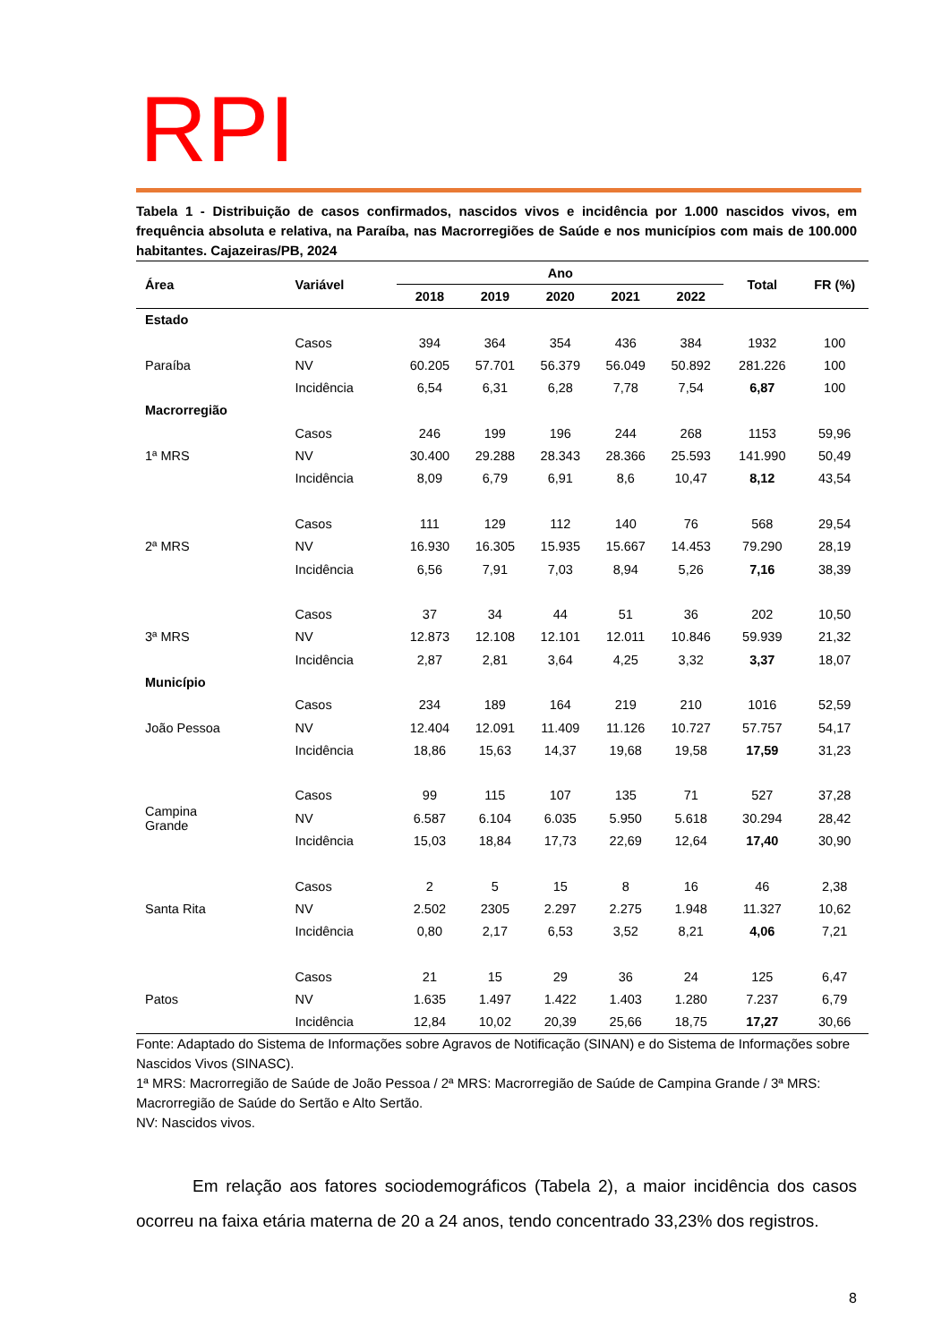RPI
Tabela 1 - Distribuição de casos confirmados, nascidos vivos e incidência por 1.000 nascidos vivos, em frequência absoluta e relativa, na Paraíba, nas Macrorregiões de Saúde e nos municípios com mais de 100.000 habitantes. Cajazeiras/PB, 2024
| Área | Variável | Ano | | | | | Total | FR (%) |
| --- | --- | --- | --- | --- | --- | --- | --- | --- |
| | | 2018 | 2019 | 2020 | 2021 | 2022 | | |
| Estado | | | | | | | | |
| | Casos | 394 | 364 | 354 | 436 | 384 | 1932 | 100 |
| Paraíba | NV | 60.205 | 57.701 | 56.379 | 56.049 | 50.892 | 281.226 | 100 |
| | Incidência | 6,54 | 6,31 | 6,28 | 7,78 | 7,54 | 6,87 | 100 |
| Macrorregião | | | | | | | | |
| | Casos | 246 | 199 | 196 | 244 | 268 | 1153 | 59,96 |
| 1ª MRS | NV | 30.400 | 29.288 | 28.343 | 28.366 | 25.593 | 141.990 | 50,49 |
| | Incidência | 8,09 | 6,79 | 6,91 | 8,6 | 10,47 | 8,12 | 43,54 |
| | Casos | 111 | 129 | 112 | 140 | 76 | 568 | 29,54 |
| 2ª MRS | NV | 16.930 | 16.305 | 15.935 | 15.667 | 14.453 | 79.290 | 28,19 |
| | Incidência | 6,56 | 7,91 | 7,03 | 8,94 | 5,26 | 7,16 | 38,39 |
| | Casos | 37 | 34 | 44 | 51 | 36 | 202 | 10,50 |
| 3ª MRS | NV | 12.873 | 12.108 | 12.101 | 12.011 | 10.846 | 59.939 | 21,32 |
| | Incidência | 2,87 | 2,81 | 3,64 | 4,25 | 3,32 | 3,37 | 18,07 |
| Município | | | | | | | | |
| | Casos | 234 | 189 | 164 | 219 | 210 | 1016 | 52,59 |
| João Pessoa | NV | 12.404 | 12.091 | 11.409 | 11.126 | 10.727 | 57.757 | 54,17 |
| | Incidência | 18,86 | 15,63 | 14,37 | 19,68 | 19,58 | 17,59 | 31,23 |
| Campina Grande | Casos | 99 | 115 | 107 | 135 | 71 | 527 | 37,28 |
| | NV | 6.587 | 6.104 | 6.035 | 5.950 | 5.618 | 30.294 | 28,42 |
| | Incidência | 15,03 | 18,84 | 17,73 | 22,69 | 12,64 | 17,40 | 30,90 |
| | Casos | 2 | 5 | 15 | 8 | 16 | 46 | 2,38 |
| Santa Rita | NV | 2.502 | 2305 | 2.297 | 2.275 | 1.948 | 11.327 | 10,62 |
| | Incidência | 0,80 | 2,17 | 6,53 | 3,52 | 8,21 | 4,06 | 7,21 |
| | Casos | 21 | 15 | 29 | 36 | 24 | 125 | 6,47 |
| Patos | NV | 1.635 | 1.497 | 1.422 | 1.403 | 1.280 | 7.237 | 6,79 |
| | Incidência | 12,84 | 10,02 | 20,39 | 25,66 | 18,75 | 17,27 | 30,66 |
Fonte: Adaptado do Sistema de Informações sobre Agravos de Notificação (SINAN) e do Sistema de Informações sobre Nascidos Vivos (SINASC).
1ª MRS: Macrorregião de Saúde de João Pessoa / 2ª MRS: Macrorregião de Saúde de Campina Grande / 3ª MRS: Macrorregião de Saúde do Sertão e Alto Sertão.
NV: Nascidos vivos.
Em relação aos fatores sociodemográficos (Tabela 2), a maior incidência dos casos ocorreu na faixa etária materna de 20 a 24 anos, tendo concentrado 33,23% dos registros.
8